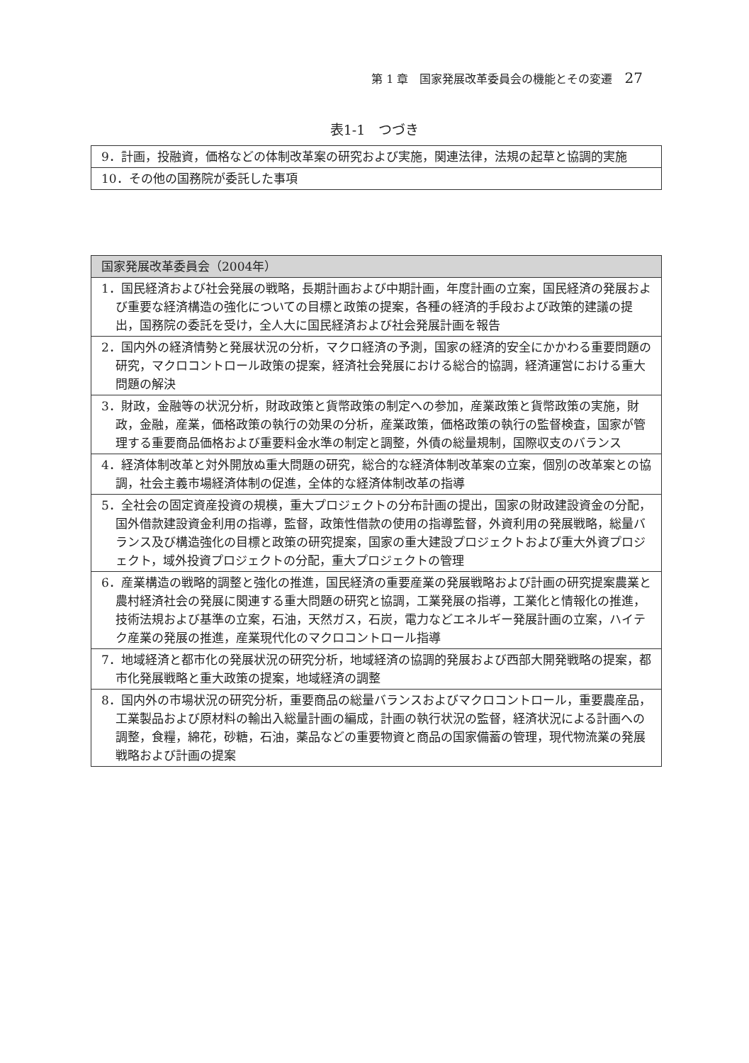第 1 章　国家発展改革委員会の機能とその変遷 27
表1-1　つづき
| 9．計画，投融資，価格などの体制改革案の研究および実施，関連法律，法規の起草と協調的実施 |
| 10．その他の国務院が委託した事項 |
| 国家発展改革委員会（2004年） |
| --- |
| 1．国民経済および社会発展の戦略，長期計画および中期計画，年度計画の立案，国民経済の発展および重要な経済構造の強化についての目標と政策の提案，各種の経済的手段および政策的建議の提出，国務院の委託を受け，全人大に国民経済および社会発展計画を報告 |
| 2．国内外の経済情勢と発展状況の分析，マクロ経済の予測，国家の経済的安全にかかわる重要問題の研究，マクロコントロール政策の提案，経済社会発展における総合的協調，経済運営における重大問題の解決 |
| 3．財政，金融等の状況分析，財政政策と貨幣政策の制定への参加，産業政策と貨幣政策の実施，財政，金融，産業，価格政策の執行の効果の分析，産業政策，価格政策の執行の監督検査，国家が管理する重要商品価格および重要料金水準の制定と調整，外債の総量規制，国際収支のバランス |
| 4．経済体制改革と対外開放ぬ重大問題の研究，総合的な経済体制改革案の立案，個別の改革案との協調，社会主義市場経済体制の促進，全体的な経済体制改革の指導 |
| 5．全社会の固定資産投資の規模，重大プロジェクトの分布計画の提出，国家の財政建設資金の分配，国外借款建設資金利用の指導，監督，政策性借款の使用の指導監督，外資利用の発展戦略，総量バランス及び構造強化の目標と政策の研究提案，国家の重大建設プロジェクトおよび重大外資プロジェクト，域外投資プロジェクトの分配，重大プロジェクトの管理 |
| 6．産業構造の戦略的調整と強化の推進，国民経済の重要産業の発展戦略および計画の研究提案農業と農村経済社会の発展に関連する重大問題の研究と協調，工業発展の指導，工業化と情報化の推進，技術法規および基準の立案，石油，天然ガス，石炭，電力などエネルギー発展計画の立案，ハイテク産業の発展の推進，産業現代化のマクロコントロール指導 |
| 7．地域経済と都市化の発展状況の研究分析，地域経済の協調的発展および西部大開発戦略の提案，都市化発展戦略と重大政策の提案，地域経済の調整 |
| 8．国内外の市場状況の研究分析，重要商品の総量バランスおよびマクロコントロール，重要農産品，工業製品および原材料の輸出入総量計画の編成，計画の執行状況の監督，経済状況による計画への調整，食糧，綿花，砂糖，石油，薬品などの重要物資と商品の国家備蓄の管理，現代物流業の発展戦略および計画の提案 |